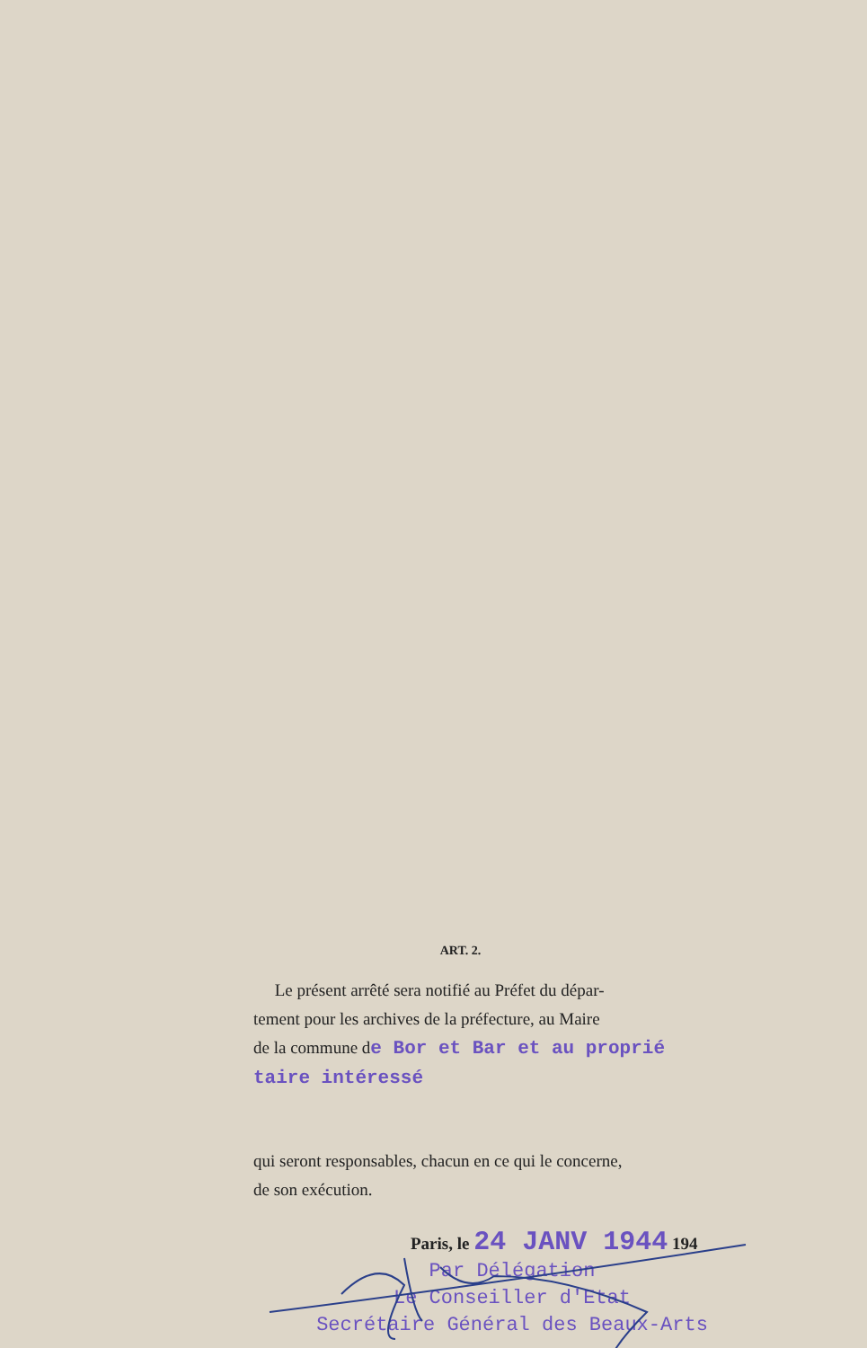ART. 2.
Le présent arrêté sera notifié au Préfet du dépar-
tement pour les archives de la préfecture, au Maire
de la commune de Bor et Bar et au proprié
taire intéressé
qui seront responsables, chacun en ce qui le concerne,
de son exécution.
Paris, le 24 JANV 1944 194
Par Délégation
Le Conseiller d'Etat
Secrétaire Général des Beaux-Arts